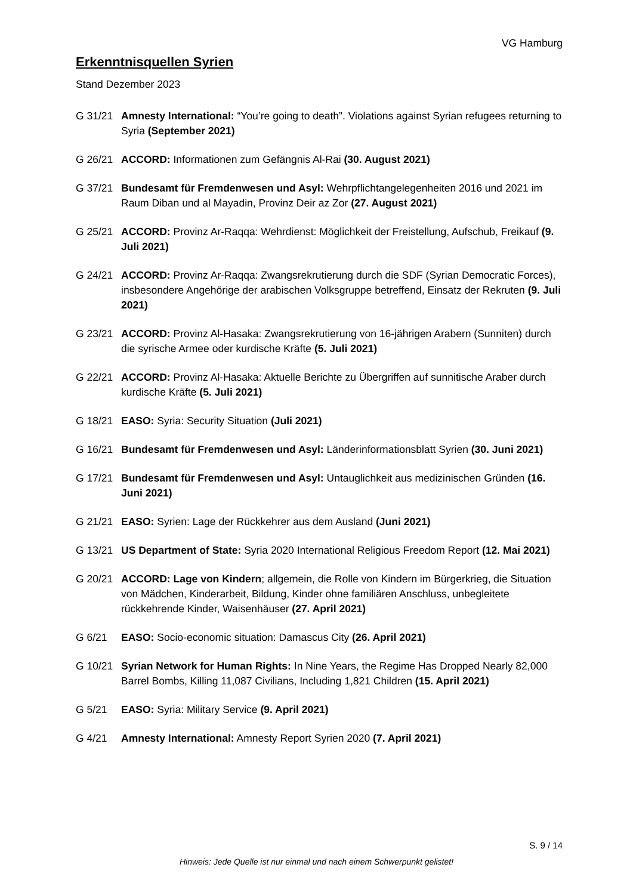VG Hamburg
Erkenntnisquellen Syrien
Stand Dezember 2023
G 31/21 Amnesty International: “You’re going to death”. Violations against Syrian refugees returning to Syria (September 2021)
G 26/21 ACCORD: Informationen zum Gefängnis Al-Rai (30. August 2021)
G 37/21 Bundesamt für Fremdenwesen und Asyl: Wehrpflichtangelegenheiten 2016 und 2021 im Raum Diban und al Mayadin, Provinz Deir az Zor (27. August 2021)
G 25/21 ACCORD: Provinz Ar-Raqqa: Wehrdienst: Möglichkeit der Freistellung, Aufschub, Freikauf (9. Juli 2021)
G 24/21 ACCORD: Provinz Ar-Raqqa: Zwangsrekrutierung durch die SDF (Syrian Democratic Forces), insbesondere Angehörige der arabischen Volksgruppe betreffend, Einsatz der Rekruten (9. Juli 2021)
G 23/21 ACCORD: Provinz Al-Hasaka: Zwangsrekrutierung von 16-jährigen Arabern (Sunniten) durch die syrische Armee oder kurdische Kräfte (5. Juli 2021)
G 22/21 ACCORD: Provinz Al-Hasaka: Aktuelle Berichte zu Übergriffen auf sunnitische Araber durch kurdische Kräfte (5. Juli 2021)
G 18/21 EASO: Syria: Security Situation (Juli 2021)
G 16/21 Bundesamt für Fremdenwesen und Asyl: Länderinformationsblatt Syrien (30. Juni 2021)
G 17/21 Bundesamt für Fremdenwesen und Asyl: Untauglichkeit aus medizinischen Gründen (16. Juni 2021)
G 21/21 EASO: Syrien: Lage der Rückkehrer aus dem Ausland (Juni 2021)
G 13/21 US Department of State: Syria 2020 International Religious Freedom Report (12. Mai 2021)
G 20/21 ACCORD: Lage von Kindern; allgemein, die Rolle von Kindern im Bürgerkrieg, die Situation von Mädchen, Kinderarbeit, Bildung, Kinder ohne familiären Anschluss, unbegleitete rückkehrende Kinder, Waisenhäuser (27. April 2021)
G 6/21 EASO: Socio-economic situation: Damascus City (26. April 2021)
G 10/21 Syrian Network for Human Rights: In Nine Years, the Regime Has Dropped Nearly 82,000 Barrel Bombs, Killing 11,087 Civilians, Including 1,821 Children (15. April 2021)
G 5/21 EASO: Syria: Military Service (9. April 2021)
G 4/21 Amnesty International: Amnesty Report Syrien 2020 (7. April 2021)
S. 9 / 14
Hinweis: Jede Quelle ist nur einmal und nach einem Schwerpunkt gelistet!